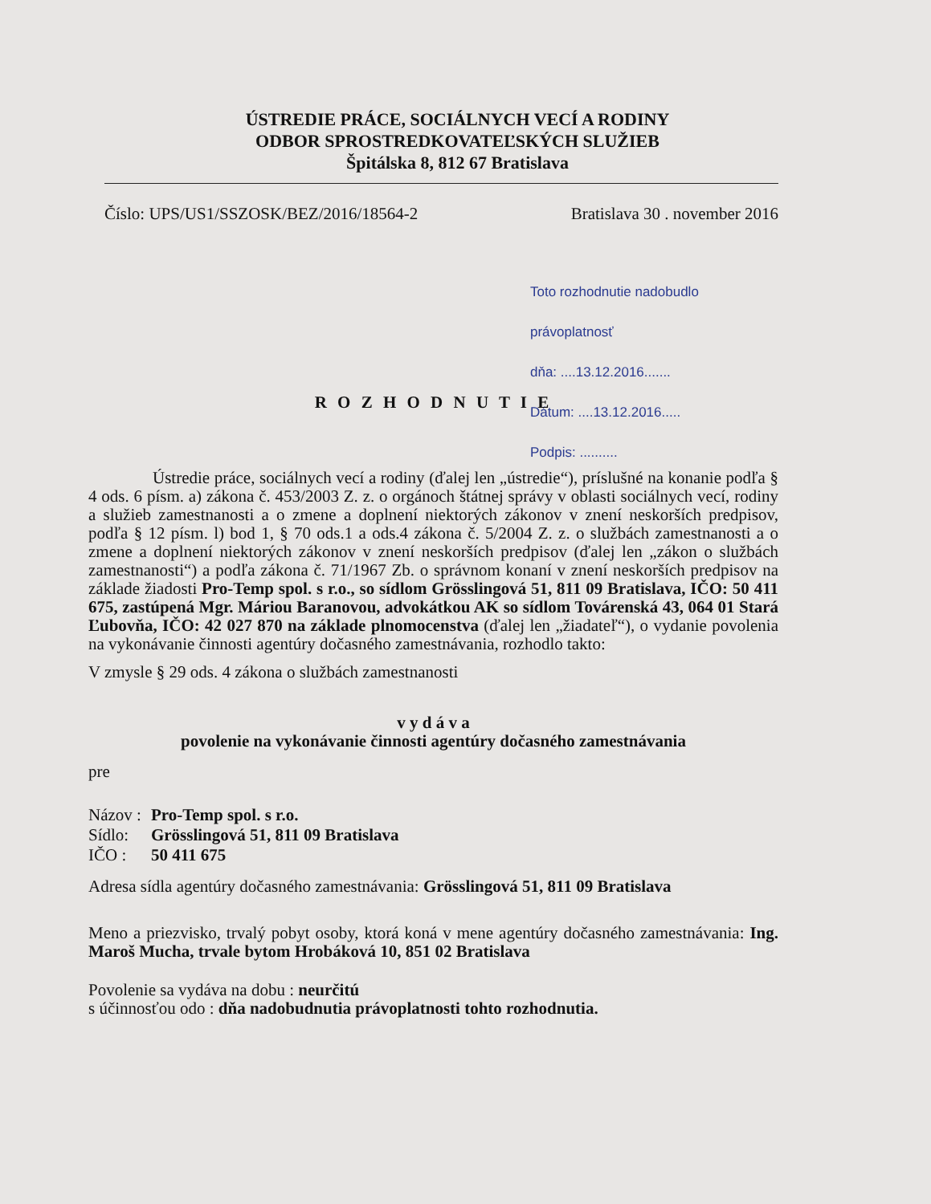ÚSTREDIE PRÁCE, SOCIÁLNYCH VECÍ A RODINY
ODBOR SPROSTREDKOVATEĽSKÝCH SLUŽIEB
Špitálska 8, 812 67 Bratislava
Číslo: UPS/US1/SSZOSK/BEZ/2016/18564-2 Bratislava 30 . november 2016
Toto rozhodnutie nadobudlo právoplatnosť
dňa: ....13.12.2016.......
Dátum: ....13.12.2016.....
Podpis: ..........
R O Z H O D N U T I E
Ústredie práce, sociálnych vecí a rodiny (ďalej len „ústredie“), príslušné na konanie podľa § 4 ods. 6 písm. a) zákona č. 453/2003 Z. z. o orgánoch štátnej správy v oblasti sociálnych vecí, rodiny a služieb zamestnanosti a o zmene a doplnení niektorých zákonov v znení neskorších predpisov, podľa § 12 písm. l) bod 1, § 70 ods.1 a ods.4 zákona č. 5/2004 Z. z. o službách zamestnanosti a o zmene a doplnení niektorých zákonov v znení neskorších predpisov (ďalej len „zákon o službách zamestnanosti“) a podľa zákona č. 71/1967 Zb. o správnom konaní v znení neskorších predpisov na základe žiadosti Pro-Temp spol. s r.o., so sídlom Grösslingová 51, 811 09 Bratislava, IČO: 50 411 675, zastúpená Mgr. Máriou Baranovou, advokátkou AK so sídlom Továrenská 43, 064 01 Stará Ľubovňa, IČO: 42 027 870 na základe plnomocenstva (ďalej len „žiadateľ“), o vydanie povolenia na vykonávanie činnosti agentúry dočasného zamestnávania, rozhodlo takto:
V zmysle § 29 ods. 4 zákona o službách zamestnanosti
v y d á v a
povolenie na vykonávanie činnosti agentúry dočasného zamestnávania
pre
| Názov : | Pro-Temp spol. s r.o. |
| Sídlo: | Grösslingová 51, 811 09 Bratislava |
| IČO : | 50 411 675 |
Adresa sídla agentúry dočasného zamestnávania: Grösslingová 51, 811 09 Bratislava
Meno a priezvisko, trvalý pobyt osoby, ktorá koná v mene agentúry dočasného zamestnávania: Ing. Maroš Mucha, trvale bytom Hrobáková 10, 851 02 Bratislava
Povolenie sa vydáva na dobu : neurčitú
s účinnosťou odo : dňa nadobudnutia právoplatnosti tohto rozhodnutia.